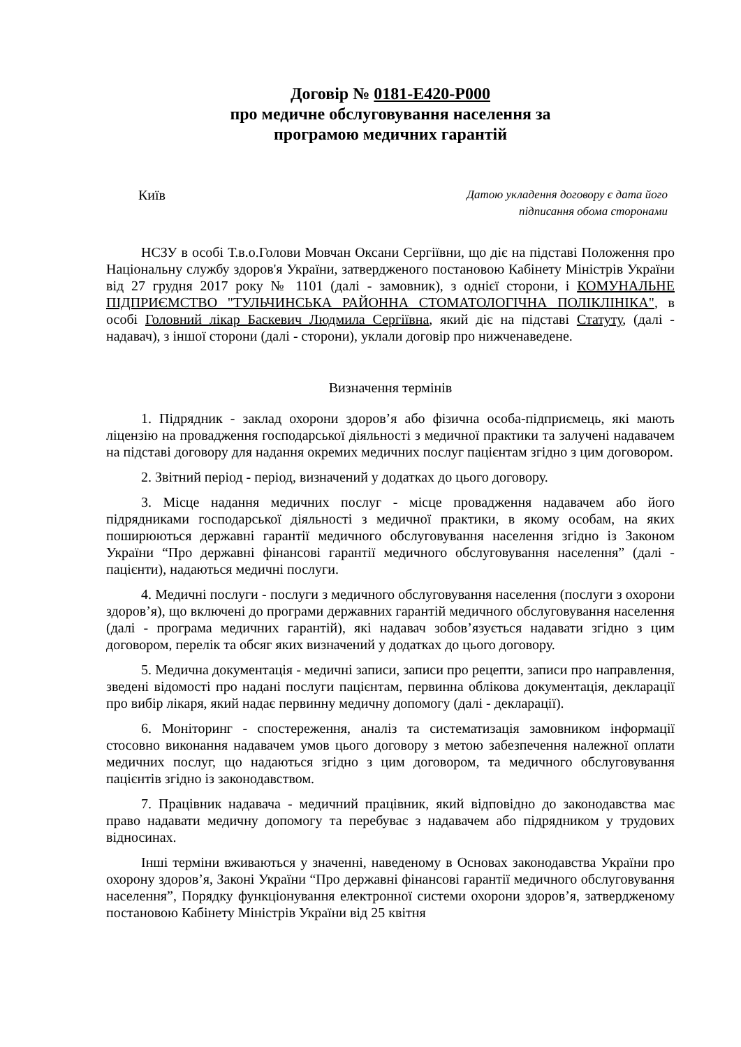Договір № 0181-E420-P000
про медичне обслуговування населення за
програмою медичних гарантій
Київ
Датою укладення договору є дата його
підписання обома сторонами
НСЗУ в особі Т.в.о.Голови Мовчан Оксани Сергіївни, що діє на підставі Положення про Національну службу здоров'я України, затвердженого постановою Кабінету Міністрів України від 27 грудня 2017 року № 1101 (далі - замовник), з однієї сторони, і КОМУНАЛЬНЕ ПІДПРИЄМСТВО "ТУЛЬЧИНСЬКА РАЙОННА СТОМАТОЛОГІЧНА ПОЛІКЛІНІКА", в особі Головний лікар Баскевич Людмила Сергіївна, який діє на підставі Статуту, (далі - надавач), з іншої сторони (далі - сторони), уклали договір про нижченаведене.
Визначення термінів
1. Підрядник - заклад охорони здоров’я або фізична особа-підприємець, які мають ліцензію на провадження господарської діяльності з медичної практики та залучені надавачем на підставі договору для надання окремих медичних послуг пацієнтам згідно з цим договором.
2. Звітний період - період, визначений у додатках до цього договору.
3. Місце надання медичних послуг - місце провадження надавачем або його підрядниками господарської діяльності з медичної практики, в якому особам, на яких поширюються державні гарантії медичного обслуговування населення згідно із Законом України “Про державні фінансові гарантії медичного обслуговування населення” (далі - пацієнти), надаються медичні послуги.
4. Медичні послуги - послуги з медичного обслуговування населення (послуги з охорони здоров’я), що включені до програми державних гарантій медичного обслуговування населення (далі - програма медичних гарантій), які надавач зобов’язується надавати згідно з цим договором, перелік та обсяг яких визначений у додатках до цього договору.
5. Медична документація - медичні записи, записи про рецепти, записи про направлення, зведені відомості про надані послуги пацієнтам, первинна облікова документація, декларації про вибір лікаря, який надає первинну медичну допомогу (далі - декларації).
6. Моніторинг - спостереження, аналіз та систематизація замовником інформації стосовно виконання надавачем умов цього договору з метою забезпечення належної оплати медичних послуг, що надаються згідно з цим договором, та медичного обслуговування пацієнтів згідно із законодавством.
7. Працівник надавача - медичний працівник, який відповідно до законодавства має право надавати медичну допомогу та перебуває з надавачем або підрядником у трудових відносинах.
Інші терміни вживаються у значенні, наведеному в Основах законодавства України про охорону здоров’я, Законі України “Про державні фінансові гарантії медичного обслуговування населення”, Порядку функціонування електронної системи охорони здоров’я, затвердженому постановою Кабінету Міністрів України від 25 квітня